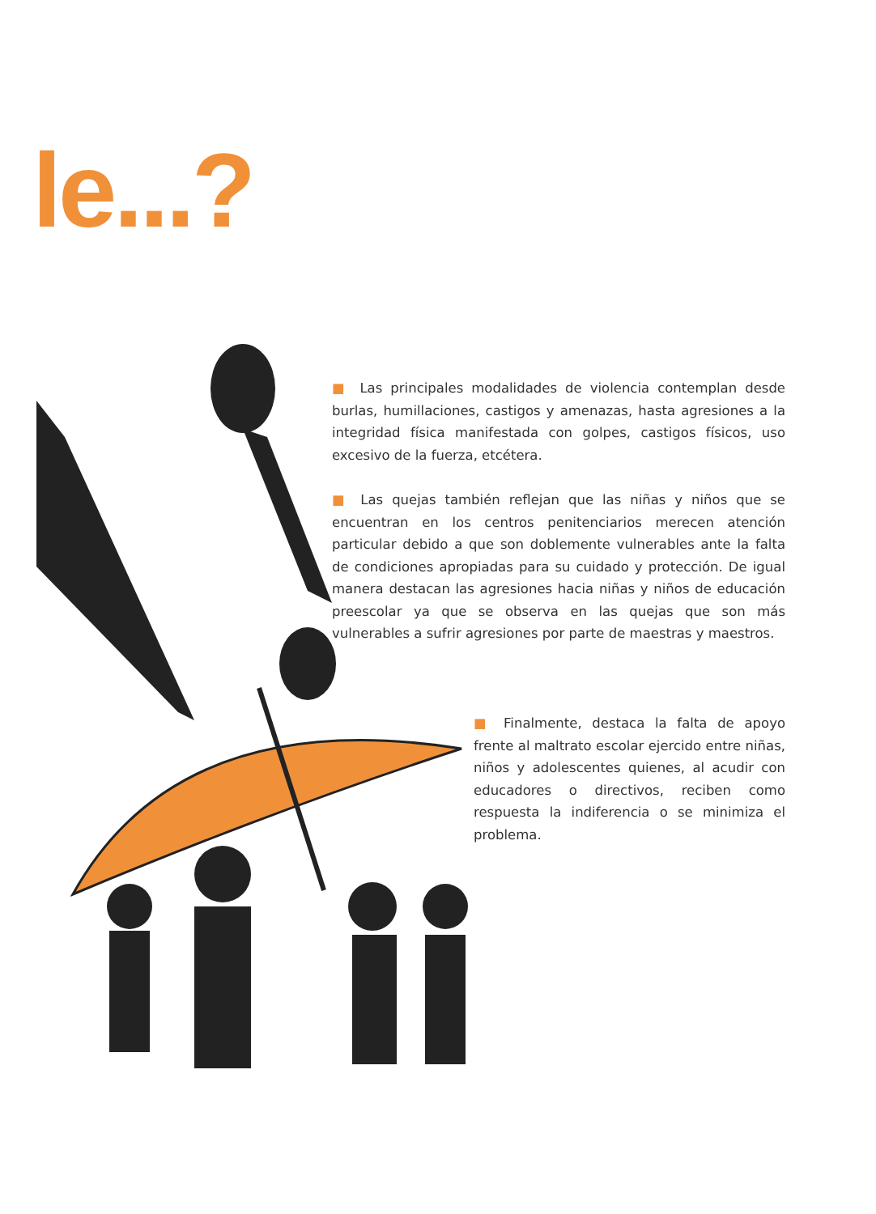le...?
■ Las principales modalidades de violencia contemplan desde burlas, humillaciones, castigos y amenazas, hasta agresiones a la integridad física manifestada con golpes, castigos físicos, uso excesivo de la fuerza, etcétera.
■ Las quejas también reflejan que las niñas y niños que se encuentran en los centros penitenciarios merecen atención particular debido a que son doblemente vulnerables ante la falta de condiciones apropiadas para su cuidado y protección. De igual manera destacan las agresiones hacia niñas y niños de educación preescolar ya que se observa en las quejas que son más vulnerables a sufrir agresiones por parte de maestras y maestros.
■ Finalmente, destaca la falta de apoyo frente al maltrato escolar ejercido entre niñas, niños y adolescentes quienes, al acudir con educadores o directivos, reciben como respuesta la indiferencia o se minimiza el problema.